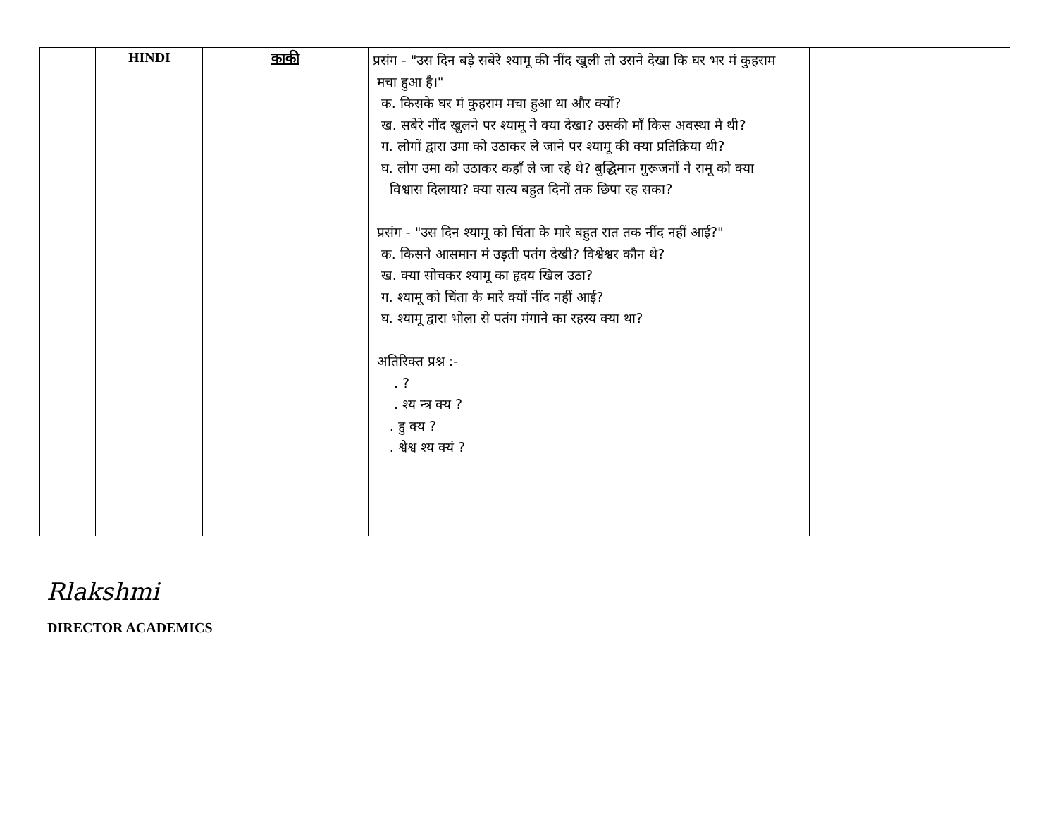| | HINDI | काकी | प्रसंग - "उस दिन बड़े सबेरे श्यामू की नींद खुली तो उसने देखा कि घर भर मं कुहराम मचा हुआ है।" क. किसके घर मं कुहराम मचा हुआ था और क्यों? ख. सबेरे नींद खुलने पर श्यामू ने क्या देखा? उसकी माँ किस अवस्था मे थी? ग. लोगों द्वारा उमा को उठाकर ले जाने पर श्यामू की क्या प्रतिक्रिया थी? घ. लोग उमा को उठाकर कहाँ ले जा रहे थे? बुद्धिमान गुरूजनों ने रामू को क्या विश्वास दिलाया? क्या सत्य बहुत दिनों तक छिपा रह सका? प्रसंग - "उस दिन श्यामू को चिंता के मारे बहुत रात तक नींद नहीं आई?" क. किसने आसमान मं उड़ती पतंग देखी? विश्वेश्वर कौन थे? ख. क्या सोचकर श्यामू का हृदय खिल उठा? ग. श्यामू को चिंता के मारे क्यों नींद नहीं आई? घ. श्यामू द्वारा भोला से पतंग मंगाने का रहस्य क्या था? अतिरिक्त प्रश्न :- . ? . श्य न्त्र क्य ? . हु क्य ? . श्वेश्व श्य क्यं ? | |
Rlakshmi
DIRECTOR ACADEMICS